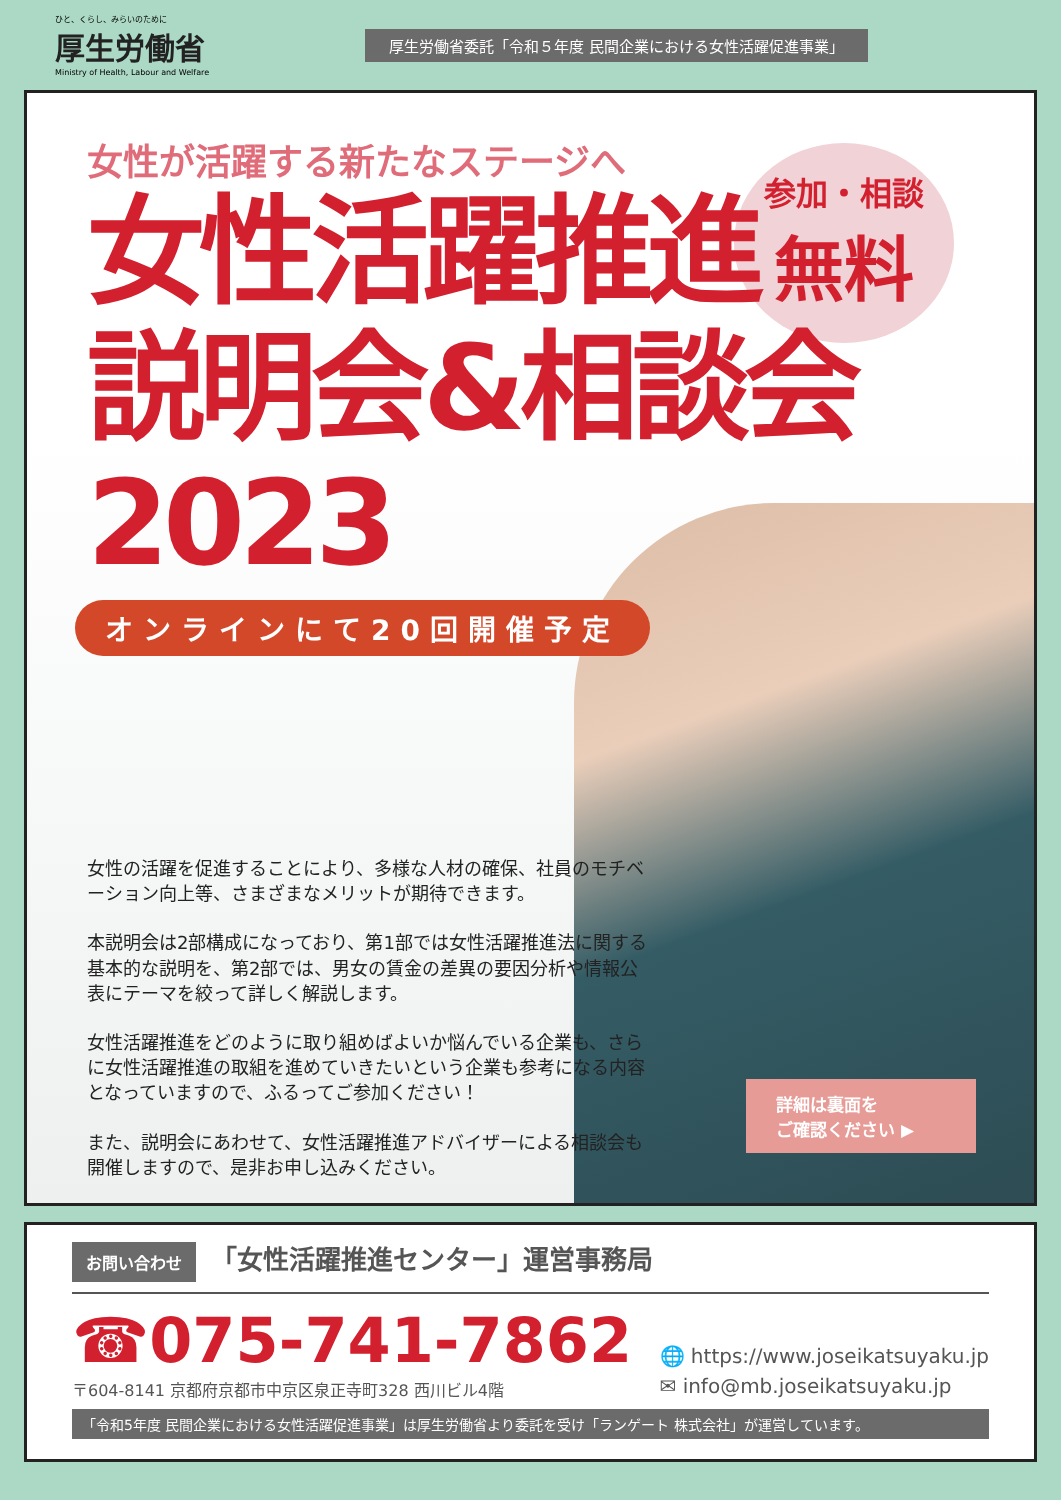ひと、くらし、みらいのために
厚生労働省
Ministry of Health, Labour and Welfare
厚生労働省委託「令和５年度 民間企業における女性活躍促進事業」
参加・相談
無料
女性が活躍する新たなステージへ
女性活躍推進
説明会&相談会2023
オンラインにて20回開催予定
女性の活躍を促進することにより、多様な人材の確保、社員のモチベーション向上等、さまざまなメリットが期待できます。
本説明会は2部構成になっており、第1部では女性活躍推進法に関する基本的な説明を、第2部では、男女の賃金の差異の要因分析や情報公表にテーマを絞って詳しく解説します。
女性活躍推進をどのように取り組めばよいか悩んでいる企業も、さらに女性活躍推進の取組を進めていきたいという企業も参考になる内容となっていますので、ふるってご参加ください！
また、説明会にあわせて、女性活躍推進アドバイザーによる相談会も開催しますので、是非お申し込みください。
詳細は裏面を
ご確認ください ▶
お問い合わせ 「女性活躍推進センター」運営事務局
☎075-741-7862
〒604-8141 京都府京都市中京区泉正寺町328 西川ビル4階
🌐 https://www.joseikatsuyaku.jp
✉ info@mb.joseikatsuyaku.jp
「令和5年度 民間企業における女性活躍促進事業」は厚生労働省より委託を受け「ランゲート 株式会社」が運営しています。